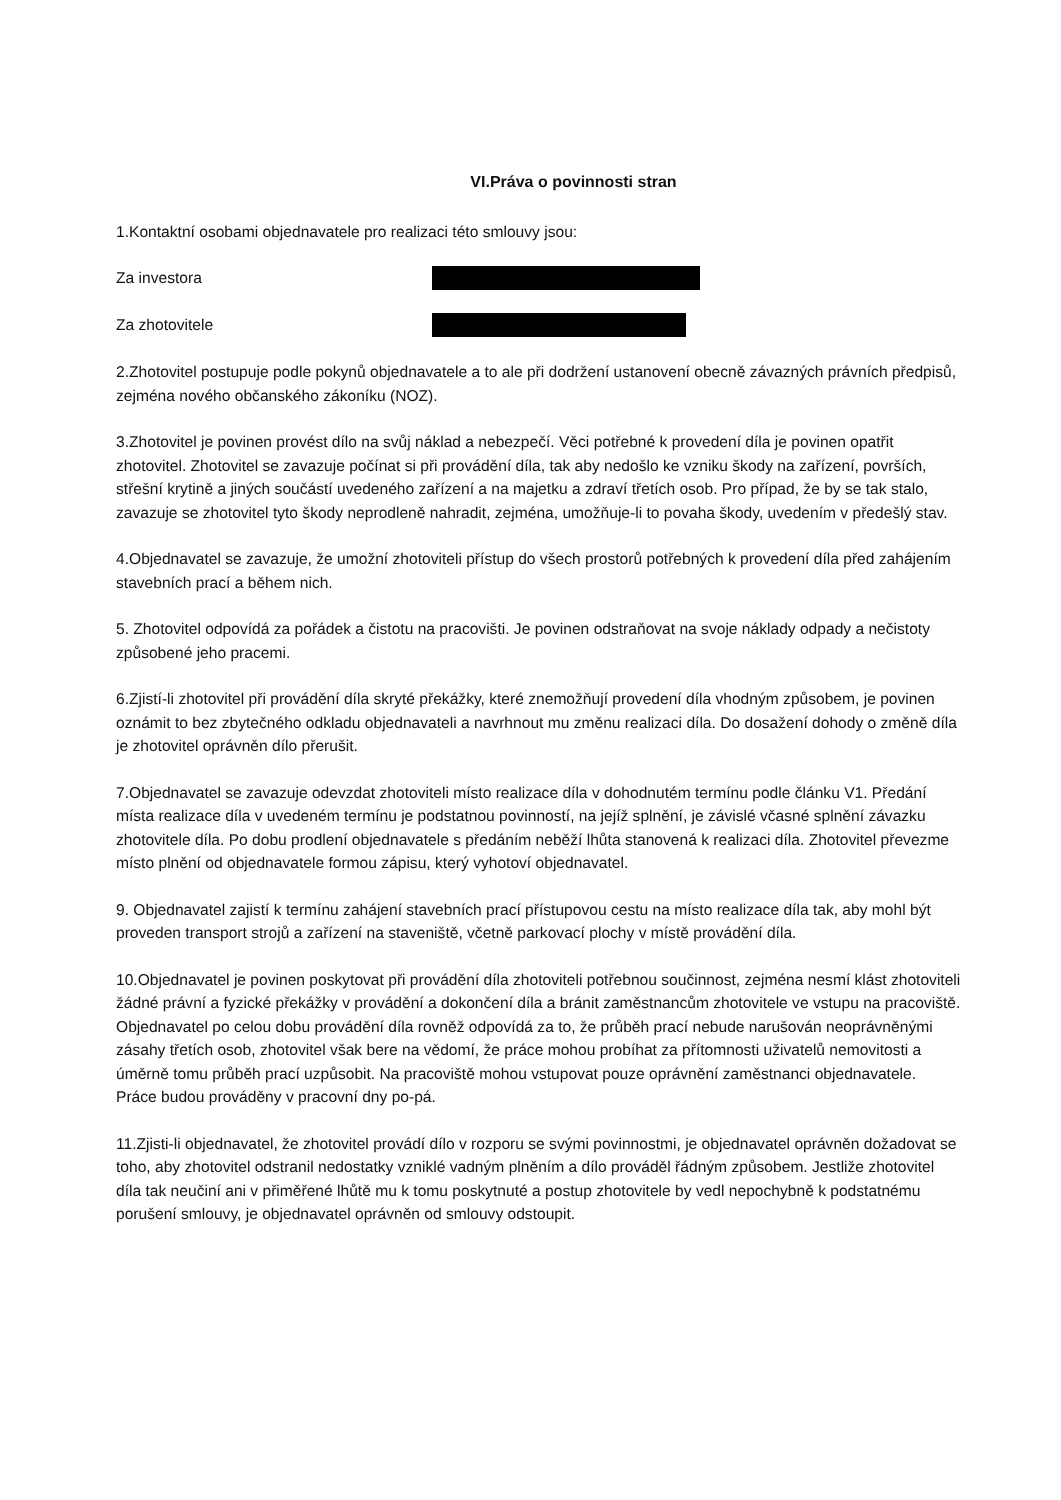VI.Práva o povinnosti stran
1.Kontaktní osobami objednavatele pro realizaci této smlouvy jsou:
Za investora
Za zhotovitele
2.Zhotovitel postupuje podle pokynů objednavatele a to ale při dodržení ustanovení obecně závazných právních předpisů, zejména nového občanského zákoníku (NOZ).
3.Zhotovitel je povinen provést dílo na svůj náklad a nebezpečí. Věci potřebné k provedení díla je povinen opatřit zhotovitel. Zhotovitel se zavazuje počínat si při provádění díla, tak aby nedošlo ke vzniku škody na zařízení, površích, střešní krytině a jiných součástí uvedeného zařízení a na majetku a zdraví třetích osob. Pro případ, že by se tak stalo, zavazuje se zhotovitel tyto škody neprodleně nahradit, zejména, umožňuje-li to povaha škody, uvedením v předešlý stav.
4.Objednavatel se zavazuje, že umožní zhotoviteli přístup do všech prostorů potřebných k provedení díla před zahájením stavebních prací a během nich.
5. Zhotovitel odpovídá za pořádek a čistotu na pracovišti. Je povinen odstraňovat na svoje náklady odpady a nečistoty způsobené jeho pracemi.
6.Zjistí-li zhotovitel při provádění díla skryté překážky, které znemožňují provedení díla vhodným způsobem, je povinen oznámit to bez zbytečného odkladu objednavateli a navrhnout mu změnu realizaci díla. Do dosažení dohody o změně díla je zhotovitel oprávněn dílo přerušit.
7.Objednavatel se zavazuje odevzdat zhotoviteli místo realizace díla v dohodnutém termínu podle článku V1. Předání místa realizace díla v uvedeném termínu je podstatnou povinností, na jejíž splnění, je závislé včasné splnění závazku zhotovitele díla. Po dobu prodlení objednavatele s předáním neběží lhůta stanovená k realizaci díla. Zhotovitel převezme místo plnění od objednavatele formou zápisu, který vyhotoví objednavatel.
9. Objednavatel zajistí k termínu zahájení stavebních prací přístupovou cestu na místo realizace díla tak, aby mohl být proveden transport strojů a zařízení na staveniště, včetně parkovací plochy v místě provádění díla.
10.Objednavatel je povinen poskytovat při provádění díla zhotoviteli potřebnou součinnost, zejména nesmí klást zhotoviteli žádné právní a fyzické překážky v provádění a dokončení díla a bránit zaměstnancům zhotovitele ve vstupu na pracoviště. Objednavatel po celou dobu provádění díla rovněž odpovídá za to, že průběh prací nebude narušován neoprávněnými zásahy třetích osob, zhotovitel však bere na vědomí, že práce mohou probíhat za přítomnosti uživatelů nemovitosti a úměrně tomu průběh prací uzpůsobit. Na pracoviště mohou vstupovat pouze oprávnění zaměstnanci objednavatele. Práce budou prováděny v pracovní dny po-pá.
11.Zjisti-li objednavatel, že zhotovitel provádí dílo v rozporu se svými povinnostmi, je objednavatel oprávněn dožadovat se toho, aby zhotovitel odstranil nedostatky vzniklé vadným plněním a dílo prováděl řádným způsobem. Jestliže zhotovitel díla tak neučiní ani v přiměřené lhůtě mu k tomu poskytnuté a postup zhotovitele by vedl nepochybně k podstatnému porušení smlouvy, je objednavatel oprávněn od smlouvy odstoupit.